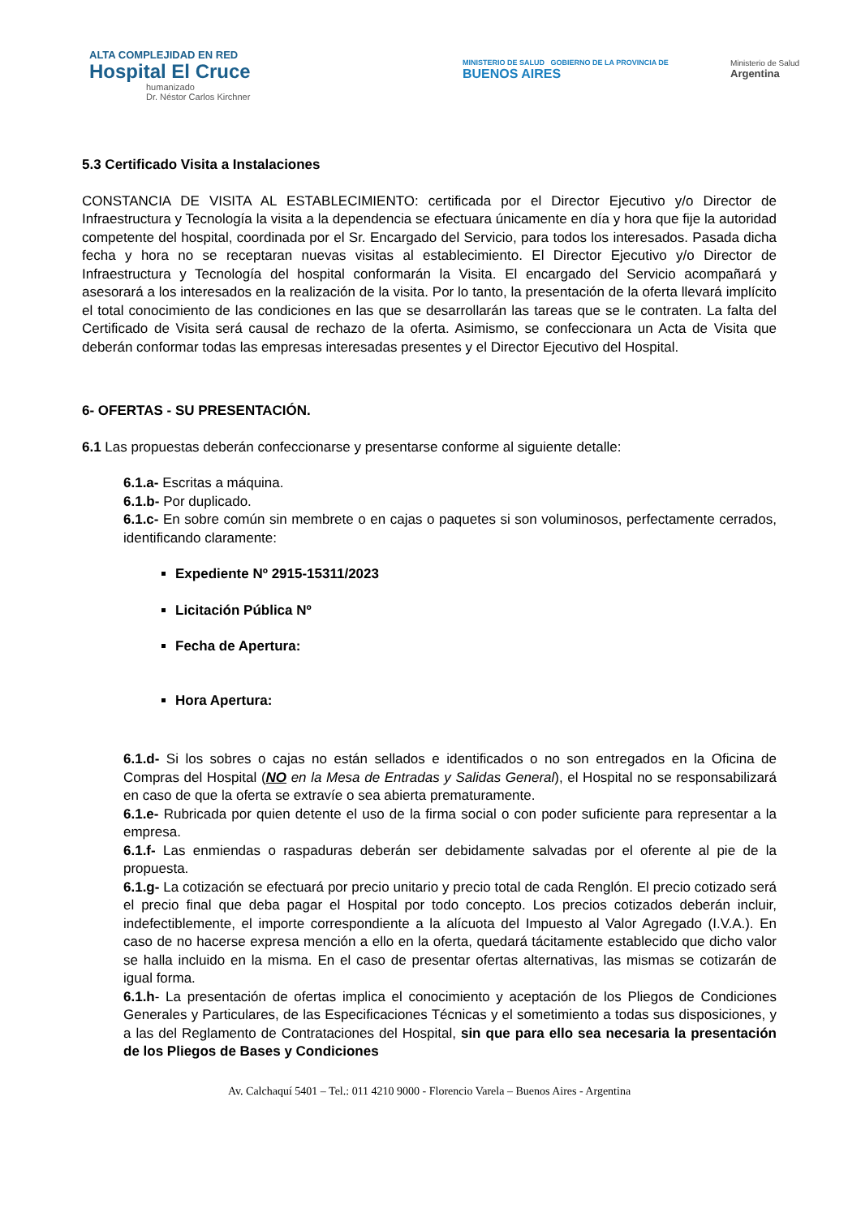ALTA COMPLEJIDAD EN RED
Hospital El Cruce
humanizado
Dr. Néstor Carlos Kirchner
MINISTERIO DE SALUD GOBIERNO DE LA PROVINCIA DE
BUENOS AIRES
Ministerio de Salud
Argentina
5.3 Certificado Visita a Instalaciones
CONSTANCIA DE VISITA AL ESTABLECIMIENTO: certificada por el Director Ejecutivo y/o Director de Infraestructura y Tecnología la visita a la dependencia se efectuara únicamente en día y hora que fije la autoridad competente del hospital, coordinada por el Sr. Encargado del Servicio, para todos los interesados. Pasada dicha fecha y hora no se receptaran nuevas visitas al establecimiento. El Director Ejecutivo y/o Director de Infraestructura y Tecnología del hospital conformarán la Visita. El encargado del Servicio acompañará y asesorará a los interesados en la realización de la visita. Por lo tanto, la presentación de la oferta llevará implícito el total conocimiento de las condiciones en las que se desarrollarán las tareas que se le contraten. La falta del Certificado de Visita será causal de rechazo de la oferta. Asimismo, se confeccionara un Acta de Visita que deberán conformar todas las empresas interesadas presentes y el Director Ejecutivo del Hospital.
6- OFERTAS - SU PRESENTACIÓN.
6.1 Las propuestas deberán confeccionarse y presentarse conforme al siguiente detalle:
6.1.a- Escritas a máquina.
6.1.b- Por duplicado.
6.1.c- En sobre común sin membrete o en cajas o paquetes si son voluminosos, perfectamente cerrados, identificando claramente:
Expediente Nº 2915-15311/2023
Licitación Pública Nº
Fecha de Apertura:
Hora Apertura:
6.1.d- Si los sobres o cajas no están sellados e identificados o no son entregados en la Oficina de Compras del Hospital (NO en la Mesa de Entradas y Salidas General), el Hospital no se responsabilizará en caso de que la oferta se extravíe o sea abierta prematuramente.
6.1.e- Rubricada por quien detente el uso de la firma social o con poder suficiente para representar a la empresa.
6.1.f- Las enmiendas o raspaduras deberán ser debidamente salvadas por el oferente al pie de la propuesta.
6.1.g- La cotización se efectuará por precio unitario y precio total de cada Renglón. El precio cotizado será el precio final que deba pagar el Hospital por todo concepto. Los precios cotizados deberán incluir, indefectiblemente, el importe correspondiente a la alícuota del Impuesto al Valor Agregado (I.V.A.). En caso de no hacerse expresa mención a ello en la oferta, quedará tácitamente establecido que dicho valor se halla incluido en la misma. En el caso de presentar ofertas alternativas, las mismas se cotizarán de igual forma.
6.1.h- La presentación de ofertas implica el conocimiento y aceptación de los Pliegos de Condiciones Generales y Particulares, de las Especificaciones Técnicas y el sometimiento a todas sus disposiciones, y a las del Reglamento de Contrataciones del Hospital, sin que para ello sea necesaria la presentación de los Pliegos de Bases y Condiciones
Av. Calchaquí 5401 – Tel.: 011 4210 9000 - Florencio Varela – Buenos Aires - Argentina